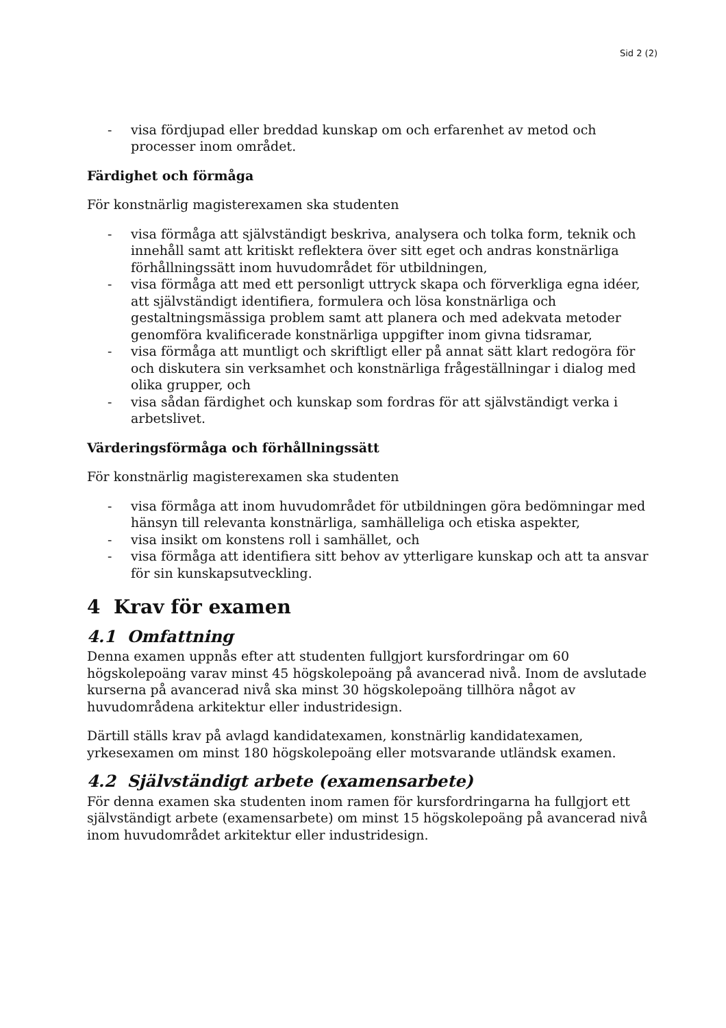Sid 2 (2)
- visa fördjupad eller breddad kunskap om och erfarenhet av metod och processer inom området.
Färdighet och förmåga
För konstnärlig magisterexamen ska studenten
- visa förmåga att självständigt beskriva, analysera och tolka form, teknik och innehåll samt att kritiskt reflektera över sitt eget och andras konstnärliga förhållningssätt inom huvudområdet för utbildningen,
- visa förmåga att med ett personligt uttryck skapa och förverkliga egna idéer, att självständigt identifiera, formulera och lösa konstnärliga och gestaltningsmässiga problem samt att planera och med adekvata metoder genomföra kvalificerade konstnärliga uppgifter inom givna tidsramar,
- visa förmåga att muntligt och skriftligt eller på annat sätt klart redogöra för och diskutera sin verksamhet och konstnärliga frågeställningar i dialog med olika grupper, och
- visa sådan färdighet och kunskap som fordras för att självständigt verka i arbetslivet.
Värderingsförmåga och förhållningssätt
För konstnärlig magisterexamen ska studenten
- visa förmåga att inom huvudområdet för utbildningen göra bedömningar med hänsyn till relevanta konstnärliga, samhälleliga och etiska aspekter,
- visa insikt om konstens roll i samhället, och
- visa förmåga att identifiera sitt behov av ytterligare kunskap och att ta ansvar för sin kunskapsutveckling.
4 Krav för examen
4.1 Omfattning
Denna examen uppnås efter att studenten fullgjort kursfordringar om 60 högskolepoäng varav minst 45 högskolepoäng på avancerad nivå. Inom de avslutade kurserna på avancerad nivå ska minst 30 högskolepoäng tillhöra något av huvudområdena arkitektur eller industridesign.
Därtill ställs krav på avlagd kandidatexamen, konstnärlig kandidatexamen, yrkesexamen om minst 180 högskolepoäng eller motsvarande utländsk examen.
4.2 Självständigt arbete (examensarbete)
För denna examen ska studenten inom ramen för kursfordringarna ha fullgjort ett självständigt arbete (examensarbete) om minst 15 högskolepoäng på avancerad nivå inom huvudområdet arkitektur eller industridesign.